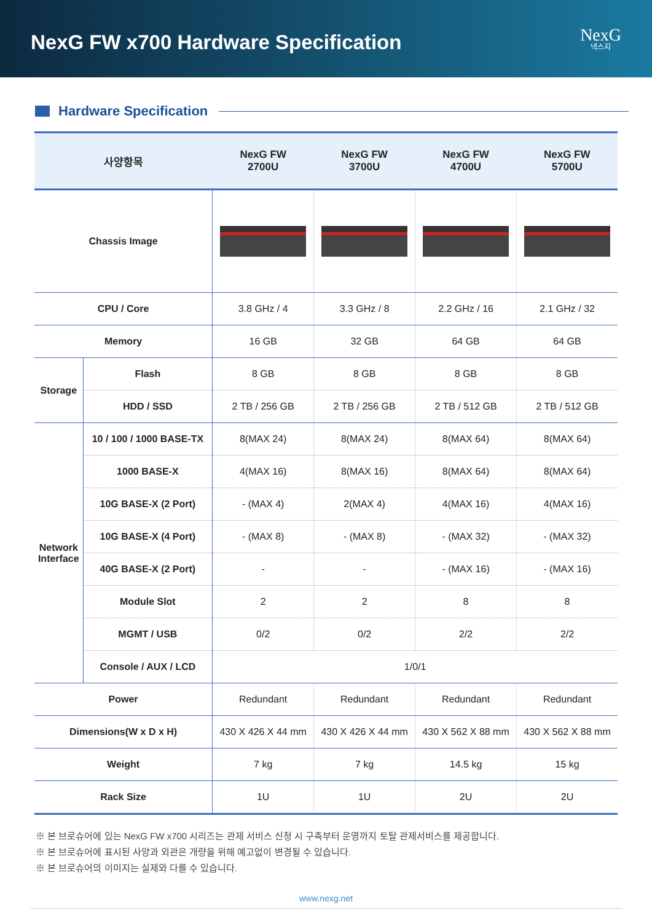NexG FW x700 Hardware Specification
NexG
넥스지
Hardware Specification
| 사양항목 | | NexG FW 2700U | NexG FW 3700U | NexG FW 4700U | NexG FW 5700U |
| --- | --- | --- | --- | --- | --- |
| Chassis Image | | | | | |
| CPU / Core | | 3.8 GHz / 4 | 3.3 GHz / 8 | 2.2 GHz / 16 | 2.1 GHz / 32 |
| Memory | | 16 GB | 32 GB | 64 GB | 64 GB |
| Storage | Flash | 8 GB | 8 GB | 8 GB | 8 GB |
| | HDD / SSD | 2 TB / 256 GB | 2 TB / 256 GB | 2 TB / 512 GB | 2 TB / 512 GB |
| Network Interface | 10 / 100 / 1000 BASE-TX | 8(MAX 24) | 8(MAX 24) | 8(MAX 64) | 8(MAX 64) |
| | 1000 BASE-X | 4(MAX 16) | 8(MAX 16) | 8(MAX 64) | 8(MAX 64) |
| | 10G BASE-X (2 Port) | - (MAX 4) | 2(MAX 4) | 4(MAX 16) | 4(MAX 16) |
| | 10G BASE-X (4 Port) | - (MAX 8) | - (MAX 8) | - (MAX 32) | - (MAX 32) |
| | 40G BASE-X (2 Port) | - | - | - (MAX 16) | - (MAX 16) |
| | Module Slot | 2 | 2 | 8 | 8 |
| | MGMT / USB | 0/2 | 0/2 | 2/2 | 2/2 |
| | Console / AUX / LCD | 1/0/1 | | | |
| Power | | Redundant | Redundant | Redundant | Redundant |
| Dimensions(W x D x H) | | 430 X 426 X 44 mm | 430 X 426 X 44 mm | 430 X 562 X 88 mm | 430 X 562 X 88 mm |
| Weight | | 7 kg | 7 kg | 14.5 kg | 15 kg |
| Rack Size | | 1U | 1U | 2U | 2U |
※ 본 브로슈어에 있는 NexG FW x700 시리즈는 관제 서비스 신청 시 구축부터 운영까지 토탈 관제서비스를 제공합니다.
※ 본 브로슈어에 표시된 사양과 외관은 개량을 위해 예고없이 변경될 수 있습니다.
※ 본 브로슈어의 이미지는 실제와 다를 수 있습니다.
www.nexg.net